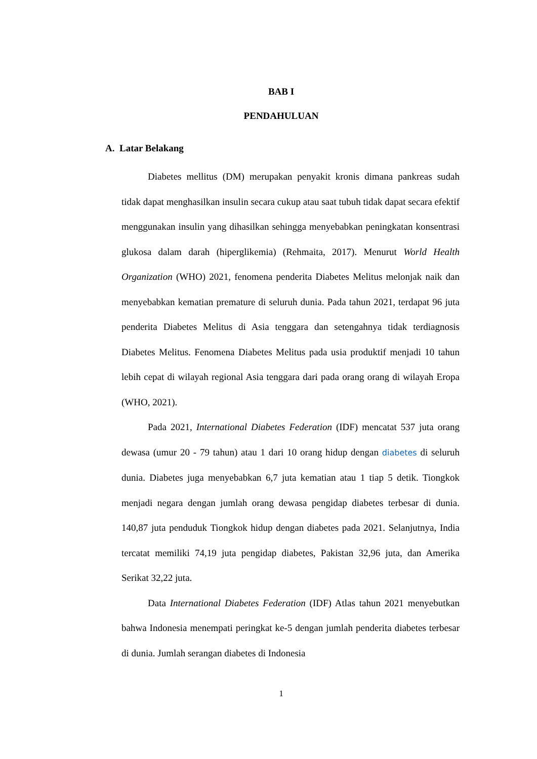BAB I
PENDAHULUAN
A. Latar Belakang
Diabetes mellitus (DM) merupakan penyakit kronis dimana pankreas sudah tidak dapat menghasilkan insulin secara cukup atau saat tubuh tidak dapat secara efektif menggunakan insulin yang dihasilkan sehingga menyebabkan peningkatan konsentrasi glukosa dalam darah (hiperglikemia) (Rehmaita, 2017). Menurut World Health Organization (WHO) 2021, fenomena penderita Diabetes Melitus melonjak naik dan menyebabkan kematian premature di seluruh dunia. Pada tahun 2021, terdapat 96 juta penderita Diabetes Melitus di Asia tenggara dan setengahnya tidak terdiagnosis Diabetes Melitus. Fenomena Diabetes Melitus pada usia produktif menjadi 10 tahun lebih cepat di wilayah regional Asia tenggara dari pada orang orang di wilayah Eropa (WHO, 2021).
Pada 2021, International Diabetes Federation (IDF) mencatat 537 juta orang dewasa (umur 20 - 79 tahun) atau 1 dari 10 orang hidup dengan diabetes di seluruh dunia. Diabetes juga menyebabkan 6,7 juta kematian atau 1 tiap 5 detik. Tiongkok menjadi negara dengan jumlah orang dewasa pengidap diabetes terbesar di dunia. 140,87 juta penduduk Tiongkok hidup dengan diabetes pada 2021. Selanjutnya, India tercatat memiliki 74,19 juta pengidap diabetes, Pakistan 32,96 juta, dan Amerika Serikat 32,22 juta.
Data International Diabetes Federation (IDF) Atlas tahun 2021 menyebutkan bahwa Indonesia menempati peringkat ke-5 dengan jumlah penderita diabetes terbesar di dunia. Jumlah serangan diabetes di Indonesia
1